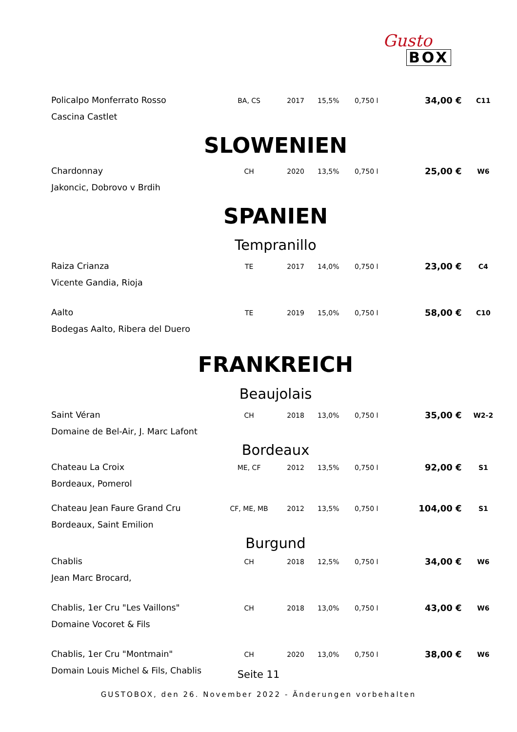Gusto
BOX
| Policalpo Monferrato Rosso | BA, CS | 2017 | 15,5% | 0,750 l | 34,00 € | C11 |
| Cascina Castlet | | | | | | |
| SLOWENIEN | | | | | | |
| Chardonnay | CH | 2020 | 13,5% | 0,750 l | 25,00 € | W6 |
| Jakoncic, Dobrovo v Brdih | | | | | | |
| SPANIEN | | | | | | |
| Tempranillo | | | | | | |
| Raiza Crianza | TE | 2017 | 14,0% | 0,750 l | 23,00 € | C4 |
| Vicente Gandia, Rioja | | | | | | |
| Aalto | TE | 2019 | 15,0% | 0,750 l | 58,00 € | C10 |
| Bodegas Aalto, Ribera del Duero | | | | | | |
| FRANKREICH | | | | | | |
| Beaujolais | | | | | | |
| Saint Véran | CH | 2018 | 13,0% | 0,750 l | 35,00 € | W2-2 |
| Domaine de Bel-Air, J. Marc Lafont | | | | | | |
| Bordeaux | | | | | | |
| Chateau La Croix | ME, CF | 2012 | 13,5% | 0,750 l | 92,00 € | S1 |
| Bordeaux, Pomerol | | | | | | |
| Chateau Jean Faure Grand Cru | CF, ME, MB | 2012 | 13,5% | 0,750 l | 104,00 € | S1 |
| Bordeaux, Saint Emilion | | | | | | |
| Burgund | | | | | | |
| Chablis | CH | 2018 | 12,5% | 0,750 l | 34,00 € | W6 |
| Jean Marc Brocard, | | | | | | |
| Chablis, 1er Cru "Les Vaillons" | CH | 2018 | 13,0% | 0,750 l | 43,00 € | W6 |
| Domaine Vocoret & Fils | | | | | | |
| Chablis, 1er Cru "Montmain" | CH | 2020 | 13,0% | 0,750 l | 38,00 € | W6 |
| Domain Louis Michel & Fils, Chablis | | | | | | |
Seite 11
GUSTOBOX, den 26. November 2022 - Änderungen vorbehalten